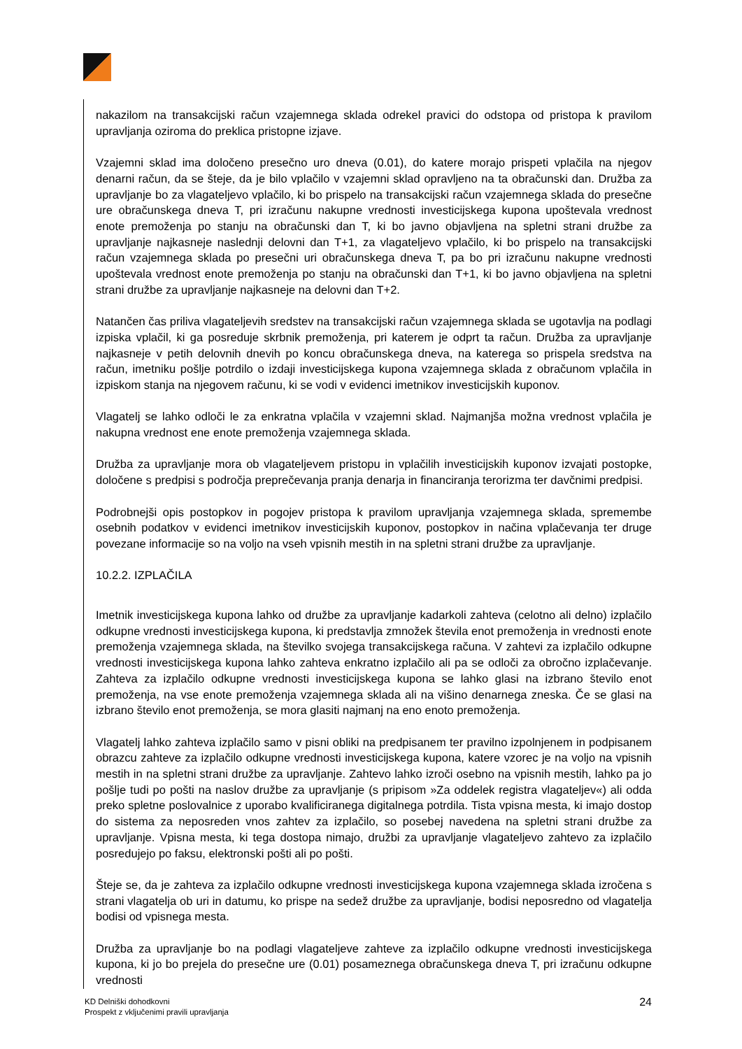nakazilom na transakcijski račun vzajemnega sklada odrekel pravici do odstopa od pristopa k pravilom upravljanja oziroma do preklica pristopne izjave.
Vzajemni sklad ima določeno presečno uro dneva (0.01), do katere morajo prispeti vplačila na njegov denarni račun, da se šteje, da je bilo vplačilo v vzajemni sklad opravljeno na ta obračunski dan. Družba za upravljanje bo za vlagateljevo vplačilo, ki bo prispelo na transakcijski račun vzajemnega sklada do presečne ure obračunskega dneva T, pri izračunu nakupne vrednosti investicijskega kupona upoštevala vrednost enote premoženja po stanju na obračunski dan T, ki bo javno objavljena na spletni strani družbe za upravljanje najkasneje naslednji delovni dan T+1, za vlagateljevo vplačilo, ki bo prispelo na transakcijski račun vzajemnega sklada po presečni uri obračunskega dneva T, pa bo pri izračunu nakupne vrednosti upoštevala vrednost enote premoženja po stanju na obračunski dan T+1, ki bo javno objavljena na spletni strani družbe za upravljanje najkasneje na delovni dan T+2.
Natančen čas priliva vlagateljevih sredstev na transakcijski račun vzajemnega sklada se ugotavlja na podlagi izpiska vplačil, ki ga posreduje skrbnik premoženja, pri katerem je odprt ta račun. Družba za upravljanje najkasneje v petih delovnih dnevih po koncu obračunskega dneva, na katerega so prispela sredstva na račun, imetniku pošlje potrdilo o izdaji investicijskega kupona vzajemnega sklada z obračunom vplačila in izpiskom stanja na njegovem računu, ki se vodi v evidenci imetnikov investicijskih kuponov.
Vlagatelj se lahko odloči le za enkratna vplačila v vzajemni sklad. Najmanjša možna vrednost vplačila je nakupna vrednost ene enote premoženja vzajemnega sklada.
Družba za upravljanje mora ob vlagateljevem pristopu in vplačilih investicijskih kuponov izvajati postopke, določene s predpisi s področja preprečevanja pranja denarja in financiranja terorizma ter davčnimi predpisi.
Podrobnejši opis postopkov in pogojev pristopa k pravilom upravljanja vzajemnega sklada, spremembe osebnih podatkov v evidenci imetnikov investicijskih kuponov, postopkov in načina vplačevanja ter druge povezane informacije so na voljo na vseh vpisnih mestih in na spletni strani družbe za upravljanje.
10.2.2. IZPLAČILA
Imetnik investicijskega kupona lahko od družbe za upravljanje kadarkoli zahteva (celotno ali delno) izplačilo odkupne vrednosti investicijskega kupona, ki predstavlja zmnožek števila enot premoženja in vrednosti enote premoženja vzajemnega sklada, na številko svojega transakcijskega računa. V zahtevi za izplačilo odkupne vrednosti investicijskega kupona lahko zahteva enkratno izplačilo ali pa se odloči za obročno izplačevanje. Zahteva za izplačilo odkupne vrednosti investicijskega kupona se lahko glasi na izbrano število enot premoženja, na vse enote premoženja vzajemnega sklada ali na višino denarnega zneska. Če se glasi na izbrano število enot premoženja, se mora glasiti najmanj na eno enoto premoženja.
Vlagatelj lahko zahteva izplačilo samo v pisni obliki na predpisanem ter pravilno izpolnjenem in podpisanem obrazcu zahteve za izplačilo odkupne vrednosti investicijskega kupona, katere vzorec je na voljo na vpisnih mestih in na spletni strani družbe za upravljanje. Zahtevo lahko izroči osebno na vpisnih mestih, lahko pa jo pošlje tudi po pošti na naslov družbe za upravljanje (s pripisom »Za oddelek registra vlagateljev«) ali odda preko spletne poslovalnice z uporabo kvalificiranega digitalnega potrdila. Tista vpisna mesta, ki imajo dostop do sistema za neposreden vnos zahtev za izplačilo, so posebej navedena na spletni strani družbe za upravljanje. Vpisna mesta, ki tega dostopa nimajo, družbi za upravljanje vlagateljevo zahtevo za izplačilo posredujejo po faksu, elektronski pošti ali po pošti.
Šteje se, da je zahteva za izplačilo odkupne vrednosti investicijskega kupona vzajemnega sklada izročena s strani vlagatelja ob uri in datumu, ko prispe na sedež družbe za upravljanje, bodisi neposredno od vlagatelja bodisi od vpisnega mesta.
Družba za upravljanje bo na podlagi vlagateljeve zahteve za izplačilo odkupne vrednosti investicijskega kupona, ki jo bo prejela do presečne ure (0.01) posameznega obračunskega dneva T, pri izračunu odkupne vrednosti
KD Delniški dohodkovni
Prospekt z vključenimi pravili upravljanja
24